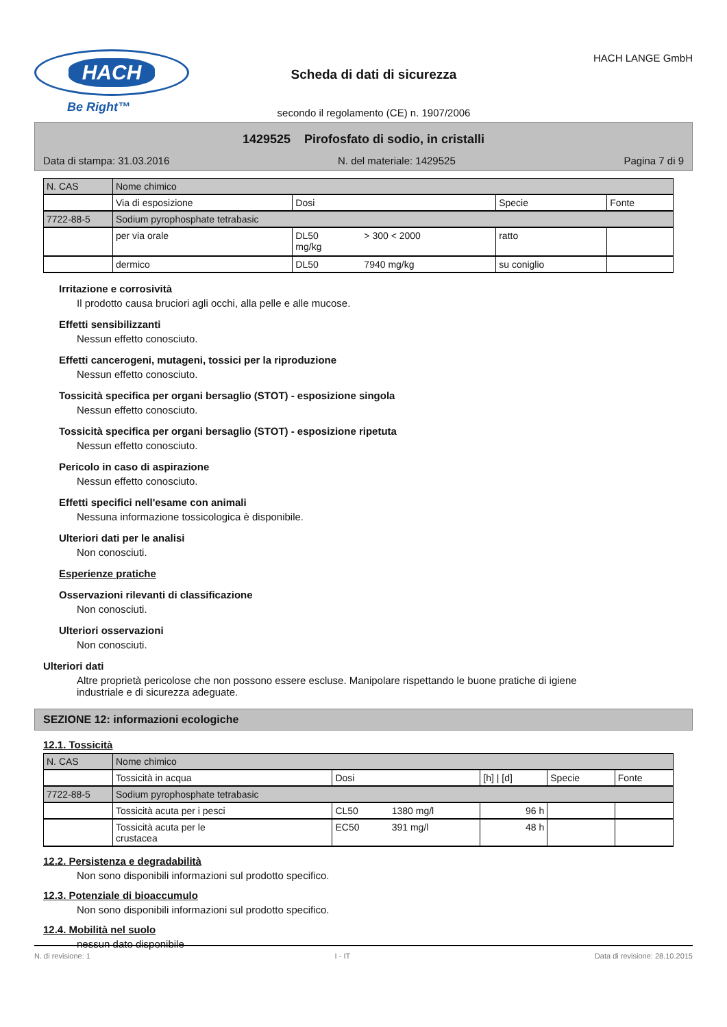HACH
Be Right™
Scheda di dati di sicurezza
secondo il regolamento (CE) n. 1907/2006
HACH LANGE GmbH
1429525 Pirofosfato di sodio, in cristalli
Data di stampa: 31.03.2016 N. del materiale: 1429525 Pagina 7 di 9
| N. CAS | Nome chimico | | | | |
| --- | --- | --- | --- | --- | --- |
| | Via di esposizione | Dosi | | Specie | Fonte |
| 7722-88-5 | Sodium pyrophosphate tetrabasic | | | | |
| | per via orale | DL50 mg/kg | > 300 < 2000 | ratto | |
| | dermico | DL50 | 7940 mg/kg | su coniglio | |
Irritazione e corrosività
Il prodotto causa bruciori agli occhi, alla pelle e alle mucose.
Effetti sensibilizzanti
Nessun effetto conosciuto.
Effetti cancerogeni, mutageni, tossici per la riproduzione
Nessun effetto conosciuto.
Tossicità specifica per organi bersaglio (STOT) - esposizione singola
Nessun effetto conosciuto.
Tossicità specifica per organi bersaglio (STOT) - esposizione ripetuta
Nessun effetto conosciuto.
Pericolo in caso di aspirazione
Nessun effetto conosciuto.
Effetti specifici nell'esame con animali
Nessuna informazione tossicologica è disponibile.
Ulteriori dati per le analisi
Non conosciuti.
Esperienze pratiche
Osservazioni rilevanti di classificazione
Non conosciuti.
Ulteriori osservazioni
Non conosciuti.
Ulteriori dati
Altre proprietà pericolose che non possono essere escluse. Manipolare rispettando le buone pratiche di igiene industriale e di sicurezza adeguate.
SEZIONE 12: informazioni ecologiche
12.1. Tossicità
| N. CAS | Nome chimico | | | | | |
| --- | --- | --- | --- | --- | --- | --- |
| | Tossicità in acqua | Dosi | | [h] / [d] | Specie | Fonte |
| 7722-88-5 | Sodium pyrophosphate tetrabasic | | | | | |
| | Tossicità acuta per i pesci | CL50 | 1380 mg/l | 96 h | | |
| | Tossicità acuta per le crustacea | EC50 | 391 mg/l | 48 h | | |
12.2. Persistenza e degradabilità
Non sono disponibili informazioni sul prodotto specifico.
12.3. Potenziale di bioaccumulo
Non sono disponibili informazioni sul prodotto specifico.
12.4. Mobilità nel suolo
nessun dato disponibile
N. di revisione: 1 I - IT Data di revisione: 28.10.2015